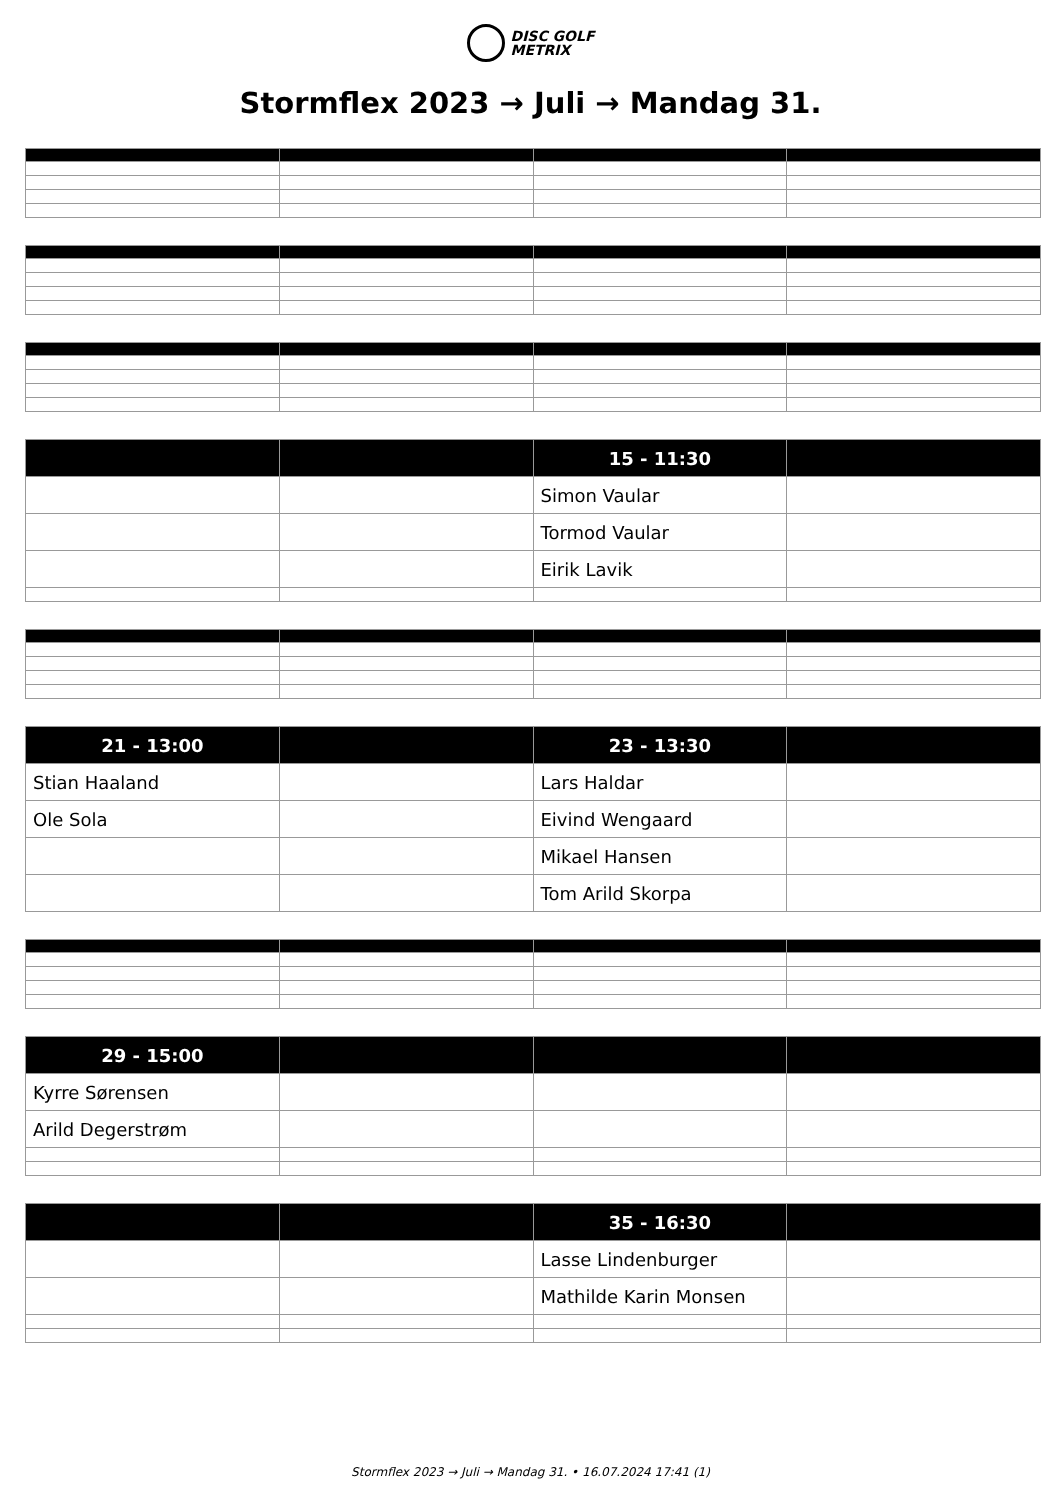DISC GOLF
METRIX
Stormflex 2023 → Juli → Mandag 31.
| | | 15 - 11:30 | |
| --- | --- | --- | --- |
| | | Simon Vaular | |
| | | Tormod Vaular | |
| | | Eirik Lavik | |
| 21 - 13:00 | | 23 - 13:30 | |
| --- | --- | --- | --- |
| Stian Haaland | | Lars Haldar | |
| Ole Sola | | Eivind Wengaard | |
| | | Mikael Hansen | |
| | | Tom Arild Skorpa | |
| 29 - 15:00 | | | |
| --- | --- | --- | --- |
| Kyrre Sørensen | | | |
| Arild Degerstrøm | | | |
| | | 35 - 16:30 | |
| --- | --- | --- | --- |
| | | Lasse Lindenburger | |
| | | Mathilde Karin Monsen | |
Stormflex 2023 → Juli → Mandag 31. • 16.07.2024 17:41 (1)